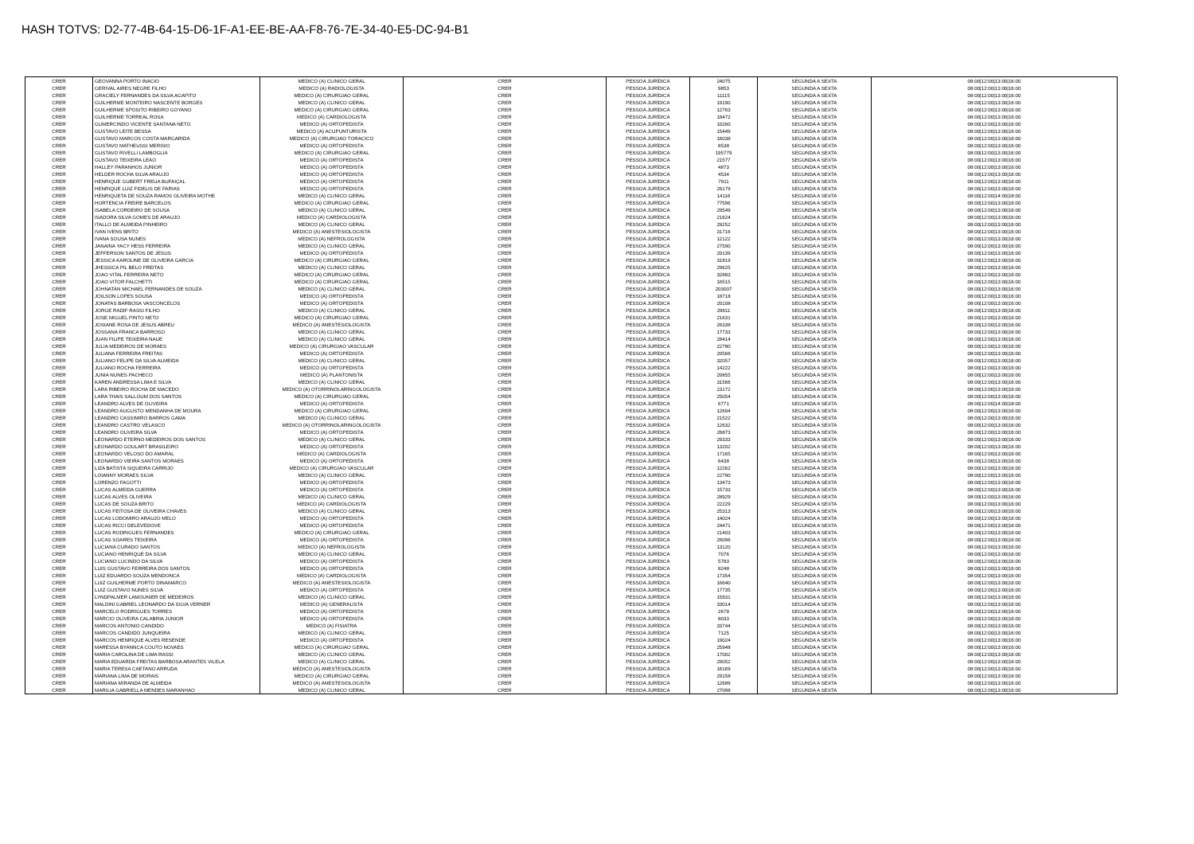HASH TOTVS: D2-77-4B-64-15-D6-1F-A1-EE-BE-AA-F8-76-7E-34-40-E5-DC-94-B1
| CRER | GEOVANNA PORTO INACIO | MEDICO (A) CLINICO GERAL | CRER | PESSOA JURÍDICA | 24075 | SEGUNDA A SEXTA | 08:00/12:00/13:00/16:00 |
| CRER | GERIVAL AIRES NEGRE FILHO | MEDICO (A) RADIOLOGISTA | CRER | PESSOA JURÍDICA | 9853 | SEGUNDA A SEXTA | 08:00/12:00/13:00/16:00 |
| CRER | GRACIELY FERNANDES DA SILVA AGAPITO | MEDICO (A) CIRURGIAO GERAL | CRER | PESSOA JURÍDICA | 11115 | SEGUNDA A SEXTA | 08:00/12:00/13:00/16:00 |
| CRER | GUILHERME MONTEIRO NASCENTE BORGES | MEDICO (A) CLINICO GERAL | CRER | PESSOA JURÍDICA | 19190 | SEGUNDA A SEXTA | 08:00/12:00/13:00/16:00 |
| CRER | GUILHERME SPOSITO RIBEIRO GOYANO | MEDICO (A) CIRURGIAO GERAL | CRER | PESSOA JURÍDICA | 12763 | SEGUNDA A SEXTA | 08:00/12:00/13:00/16:00 |
| CRER | GUILHERME TORREAL ROSA | MEDICO (A) CARDIOLOGISTA | CRER | PESSOA JURÍDICA | 18472 | SEGUNDA A SEXTA | 08:00/12:00/13:00/16:00 |
| CRER | GUMERCINDO VICENTE SANTANA NETO | MEDICO (A) ORTOPEDISTA | CRER | PESSOA JURÍDICA | 10260 | SEGUNDA A SEXTA | 08:00/12:00/13:00/16:00 |
| CRER | GUSTAVO LEITE BESSA | MEDICO (A) ACUPUNTURISTA | CRER | PESSOA JURÍDICA | 15449 | SEGUNDA A SEXTA | 08:00/12:00/13:00/16:00 |
| CRER | GUSTAVO MARCOS COSTA MARGARIDA | MEDICO (A) CIRURGIAO TORACICO | CRER | PESSOA JURÍDICA | 16038 | SEGUNDA A SEXTA | 08:00/12:00/13:00/16:00 |
| CRER | GUSTAVO MATHEUSSI MERISIO | MEDICO (A) ORTOPEDISTA | CRER | PESSOA JURÍDICA | 8538 | SEGUNDA A SEXTA | 08:00/12:00/13:00/16:00 |
| CRER | GUSTAVO RIVELLI LAMBOGLIA | MEDICO (A) CIRURGIAO GERAL | CRER | PESSOA JURÍDICA | 195779 | SEGUNDA A SEXTA | 08:00/12:00/13:00/16:00 |
| CRER | GUSTAVO TEIXEIRA LEAO | MEDICO (A) ORTOPEDISTA | CRER | PESSOA JURÍDICA | 21577 | SEGUNDA A SEXTA | 08:00/12:00/13:00/16:00 |
| CRER | HALLEY PARANHOS JUNIOR | MEDICO (A) ORTOPEDISTA | CRER | PESSOA JURÍDICA | 4873 | SEGUNDA A SEXTA | 08:00/12:00/13:00/16:00 |
| CRER | HELDER ROCHA SILVA ARAUJO | MEDICO (A) ORTOPEDISTA | CRER | PESSOA JURÍDICA | 4534 | SEGUNDA A SEXTA | 08:00/12:00/13:00/16:00 |
| CRER | HENRIQUE GUBERT FREUA BUFAIÇAL | MEDICO (A) ORTOPEDISTA | CRER | PESSOA JURÍDICA | 7911 | SEGUNDA A SEXTA | 08:00/12:00/13:00/16:00 |
| CRER | HENRIQUE LUIZ FIDELIS DE FARIAS | MEDICO (A) ORTOPEDISTA | CRER | PESSOA JURÍDICA | 26179 | SEGUNDA A SEXTA | 08:00/12:00/13:00/16:00 |
| CRER | HENRIQUETA DE SOUZA RAMOS OLIVEIRA MOTHE | MEDICO (A) CLINICO GERAL | CRER | PESSOA JURÍDICA | 14116 | SEGUNDA A SEXTA | 08:00/12:00/14:00/18:00 |
| CRER | HORTENCIA FREIRE BARCELOS | MEDICO (A) CIRURGIAO GERAL | CRER | PESSOA JURÍDICA | 77596 | SEGUNDA A SEXTA | 08:00/12:00/13:00/16:00 |
| CRER | ISABELA CORDEIRO DE SOUSA | MEDICO (A) CLINICO GERAL | CRER | PESSOA JURÍDICA | 29549 | SEGUNDA A SEXTA | 08:00/12:00/13:00/16:00 |
| CRER | ISADORA SILVA GOMES DE ARAUJO | MEDICO (A) CARDIOLOGISTA | CRER | PESSOA JURÍDICA | 21624 | SEGUNDA A SEXTA | 08:00/12:00/13:00/16:00 |
| CRER | ITALLO DE ALMEIDA PINHEIRO | MEDICO (A) CLINICO GERAL | CRER | PESSOA JURÍDICA | 28252 | SEGUNDA A SEXTA | 08:00/12:00/13:00/16:00 |
| CRER | IVAN IVENS BRITO | MEDICO (A) ANESTESIOLOGISTA | CRER | PESSOA JURÍDICA | 31716 | SEGUNDA A SEXTA | 08:00/12:00/13:00/16:00 |
| CRER | IVANA SOUSA NUNES | MEDICO (A) NEFROLOGISTA | CRER | PESSOA JURÍDICA | 12122 | SEGUNDA A SEXTA | 08:00/12:00/13:00/16:00 |
| CRER | JANAINA YACY HESS FERREIRA | MEDICO (A) CLINICO GERAL | CRER | PESSOA JURÍDICA | 27590 | SEGUNDA A SEXTA | 08:00/12:00/13:00/16:00 |
| CRER | JEFFERSON SANTOS DE JESUS | MEDICO (A) ORTOPEDISTA | CRER | PESSOA JURÍDICA | 20139 | SEGUNDA A SEXTA | 08:00/12:00/13:00/16:00 |
| CRER | JESSICA KAROLINE DE OLIVEIRA GARCIA | MEDICO (A) CIRURGIAO GERAL | CRER | PESSOA JURÍDICA | 31819 | SEGUNDA A SEXTA | 08:00/12:00/13:00/16:00 |
| CRER | JHESSICA PIL BELO FREITAS | MEDICO (A) CLINICO GERAL | CRER | PESSOA JURÍDICA | 29625 | SEGUNDA A SEXTA | 08:00/12:00/13:00/16:00 |
| CRER | JOAO VITAL FERREIRA NETO | MEDICO (A) CIRURGIAO GERAL | CRER | PESSOA JURÍDICA | 32883 | SEGUNDA A SEXTA | 08:00/12:00/13:00/16:00 |
| CRER | JOAO VITOR FALCHETTI | MEDICO (A) CIRURGIAO GERAL | CRER | PESSOA JURÍDICA | 16515 | SEGUNDA A SEXTA | 08:00/12:00/13:00/16:00 |
| CRER | JOHNATAN MICHAEL FERNANDES DE SOUZA | MEDICO (A) CLINICO GERAL | CRER | PESSOA JURÍDICA | 203007 | SEGUNDA A SEXTA | 08:00/12:00/13:00/16:00 |
| CRER | JOILSON LOPES SOUSA | MEDICO (A) ORTOPEDISTA | CRER | PESSOA JURÍDICA | 18718 | SEGUNDA A SEXTA | 08:00/12:00/13:00/16:00 |
| CRER | JONATAS BARBOSA VASCONCELOS | MEDICO (A) ORTOPEDISTA | CRER | PESSOA JURÍDICA | 20108 | SEGUNDA A SEXTA | 08:00/12:00/13:00/16:00 |
| CRER | JORGE RADIF RASSI FILHO | MEDICO (A) CLINICO GERAL | CRER | PESSOA JURÍDICA | 29611 | SEGUNDA A SEXTA | 08:00/12:00/13:00/16:00 |
| CRER | JOSE MIGUEL PINTO NETO | MEDICO (A) CIRURGIAO GERAL | CRER | PESSOA JURÍDICA | 21631 | SEGUNDA A SEXTA | 08:00/12:00/13:00/16:00 |
| CRER | JOSIANE ROSA DE JESUS ABREU | MEDICO (A) ANESTESIOLOGISTA | CRER | PESSOA JURÍDICA | 26338 | SEGUNDA A SEXTA | 08:00/12:00/13:00/16:00 |
| CRER | JOSSANA FRANCA BARROSO | MEDICO (A) CLINICO GERAL | CRER | PESSOA JURÍDICA | 17733 | SEGUNDA A SEXTA | 08:00/12:00/13:00/16:00 |
| CRER | JUAN FILIPE TEIXEIRA NAUE | MEDICO (A) CLINICO GERAL | CRER | PESSOA JURÍDICA | 28414 | SEGUNDA A SEXTA | 08:00/12:00/13:00/16:00 |
| CRER | JULIA MEDEIROS DE MORAES | MEDICO (A) CIRURGIAO VASCULAR | CRER | PESSOA JURÍDICA | 22780 | SEGUNDA A SEXTA | 08:00/12:00/13:00/16:00 |
| CRER | JULIANA FERREIRA FREITAS | MEDICO (A) ORTOPEDISTA | CRER | PESSOA JURÍDICA | 20566 | SEGUNDA A SEXTA | 08:00/12:00/13:00/16:00 |
| CRER | JULIANO FELIPE DA SILVA ALMEIDA | MEDICO (A) CLINICO GERAL | CRER | PESSOA JURÍDICA | 32057 | SEGUNDA A SEXTA | 08:00/12:00/13:00/16:00 |
| CRER | JULIANO ROCHA FERREIRA | MEDICO (A) ORTOPEDISTA | CRER | PESSOA JURÍDICA | 14222 | SEGUNDA A SEXTA | 08:00/12:00/13:00/16:00 |
| CRER | JUNIA NUNES PACHECO | MEDICO (A) PLANTONISTA | CRER | PESSOA JURÍDICA | 20855 | SEGUNDA A SEXTA | 08:00/12:00/13:00/16:00 |
| CRER | KAREN ANDRESSA LIMA E SILVA | MEDICO (A) CLINICO GERAL | CRER | PESSOA JURÍDICA | 31566 | SEGUNDA A SEXTA | 08:00/12:00/13:00/16:00 |
| CRER | LARA RIBEIRO ROCHA DE MACEDO | MEDICO (A) OTORRINOLARINGOLOGISTA | CRER | PESSOA JURÍDICA | 23172 | SEGUNDA A SEXTA | 08:00/12:00/13:00/16:00 |
| CRER | LARA THAIS SALLOUM DOS SANTOS | MEDICO (A) CIRURGIAO GERAL | CRER | PESSOA JURÍDICA | 25054 | SEGUNDA A SEXTA | 08:00/12:00/13:00/16:00 |
| CRER | LEANDRO ALVES DE OLIVEIRA | MEDICO (A) ORTOPEDISTA | CRER | PESSOA JURÍDICA | 6771 | SEGUNDA A SEXTA | 08:00/12:00/14:00/18:00 |
| CRER | LEANDRO AUGUSTO MENDANHA DE MOURA | MEDICO (A) CIRURGIAO GERAL | CRER | PESSOA JURÍDICA | 12604 | SEGUNDA A SEXTA | 08:00/12:00/13:00/16:00 |
| CRER | LEANDRO CASSIMIRO BARROS GAMA | MEDICO (A) CLINICO GERAL | CRER | PESSOA JURÍDICA | 21522 | SEGUNDA A SEXTA | 08:00/12:00/13:00/16:00 |
| CRER | LEANDRO CASTRO VELASCO | MEDICO (A) OTORRINOLARINGOLOGISTA | CRER | PESSOA JURÍDICA | 12632 | SEGUNDA A SEXTA | 08:00/12:00/13:00/16:00 |
| CRER | LEANDRO OLIVEIRA SILVA | MEDICO (A) ORTOPEDISTA | CRER | PESSOA JURÍDICA | 26873 | SEGUNDA A SEXTA | 08:00/12:00/13:00/16:00 |
| CRER | LEONARDO ETERNO MEDEIROS DOS SANTOS | MEDICO (A) CLINICO GERAL | CRER | PESSOA JURÍDICA | 29333 | SEGUNDA A SEXTA | 08:00/12:00/13:00/16:00 |
| CRER | LEONARDO GOULART BRASILEIRO | MEDICO (A) ORTOPEDISTA | CRER | PESSOA JURÍDICA | 13202 | SEGUNDA A SEXTA | 08:00/12:00/13:00/16:00 |
| CRER | LEONARDO VELOSO DO AMARAL | MEDICO (A) CARDIOLOGISTA | CRER | PESSOA JURÍDICA | 17165 | SEGUNDA A SEXTA | 08:00/12:00/13:00/16:00 |
| CRER | LEONARDO VIEIRA SANTOS MORAES | MEDICO (A) ORTOPEDISTA | CRER | PESSOA JURÍDICA | 6438 | SEGUNDA A SEXTA | 08:00/12:00/13:00/16:00 |
| CRER | LIZA BATISTA SIQUEIRA CARRIJO | MEDICO (A) CIRURGIAO VASCULAR | CRER | PESSOA JURÍDICA | 12262 | SEGUNDA A SEXTA | 08:00/12:00/13:00/16:00 |
| CRER | LOIANNY MORAES SILVA | MEDICO (A) CLINICO GERAL | CRER | PESSOA JURÍDICA | 22790 | SEGUNDA A SEXTA | 08:00/12:00/13:00/16:00 |
| CRER | LORENZO FAGOTTI | MEDICO (A) ORTOPEDISTA | CRER | PESSOA JURÍDICA | 13473 | SEGUNDA A SEXTA | 08:00/12:00/13:00/16:00 |
| CRER | LUCAS ALMEIDA GUERRA | MEDICO (A) ORTOPEDISTA | CRER | PESSOA JURÍDICA | 15733 | SEGUNDA A SEXTA | 08:00/12:00/13:00/16:00 |
| CRER | LUCAS ALVES OLIVEIRA | MEDICO (A) CLINICO GERAL | CRER | PESSOA JURÍDICA | 28929 | SEGUNDA A SEXTA | 08:00/12:00/13:00/16:00 |
| CRER | LUCAS DE SOUZA BRITO | MEDICO (A) CARDIOLOGISTA | CRER | PESSOA JURÍDICA | 22229 | SEGUNDA A SEXTA | 08:00/12:00/13:00/16:00 |
| CRER | LUCAS FEITOSA DE OLIVEIRA CHAVES | MEDICO (A) CLINICO GERAL | CRER | PESSOA JURÍDICA | 25313 | SEGUNDA A SEXTA | 08:00/12:00/13:00/16:00 |
| CRER | LUCAS LODOMIRO ARAUJO MELO | MEDICO (A) ORTOPEDISTA | CRER | PESSOA JURÍDICA | 14024 | SEGUNDA A SEXTA | 08:00/12:00/13:00/16:00 |
| CRER | LUCAS RICCI DELEVEDOVE | MEDICO (A) ORTOPEDISTA | CRER | PESSOA JURÍDICA | 24471 | SEGUNDA A SEXTA | 08:00/12:00/13:00/16:00 |
| CRER | LUCAS RODRIGUES FERNANDES | MEDICO (A) CIRURGIAO GERAL | CRER | PESSOA JURÍDICA | 21403 | SEGUNDA A SEXTA | 08:00/12:00/13:00/16:00 |
| CRER | LUCAS SOARES TEIXEIRA | MEDICO (A) ORTOPEDISTA | CRER | PESSOA JURÍDICA | 26096 | SEGUNDA A SEXTA | 08:00/12:00/13:00/16:00 |
| CRER | LUCIANA CURADO SANTOS | MEDICO (A) NEFROLOGISTA | CRER | PESSOA JURÍDICA | 13120 | SEGUNDA A SEXTA | 08:00/12:00/13:00/16:00 |
| CRER | LUCIANO HENRIQUE DA SILVA | MEDICO (A) CLINICO GERAL | CRER | PESSOA JURÍDICA | 7076 | SEGUNDA A SEXTA | 08:00/12:00/13:00/16:00 |
| CRER | LUCIANO LUCINDO DA SILVA | MEDICO (A) ORTOPEDISTA | CRER | PESSOA JURÍDICA | 5783 | SEGUNDA A SEXTA | 08:00/12:00/13:00/16:00 |
| CRER | LUIS GUSTAVO FERREIRA DOS SANTOS | MEDICO (A) ORTOPEDISTA | CRER | PESSOA JURÍDICA | 8248 | SEGUNDA A SEXTA | 08:00/12:00/13:00/16:00 |
| CRER | LUIZ EDUARDO SOUZA MENDONCA | MEDICO (A) CARDIOLOGISTA | CRER | PESSOA JURÍDICA | 17354 | SEGUNDA A SEXTA | 08:00/12:00/13:00/16:00 |
| CRER | LUIZ GUILHERME PORTO DINAMARCO | MEDICO (A) ANESTESIOLOGISTA | CRER | PESSOA JURÍDICA | 16640 | SEGUNDA A SEXTA | 08:00/12:00/13:00/16:00 |
| CRER | LUIZ GUSTAVO NUNES SILVA | MEDICO (A) ORTOPEDISTA | CRER | PESSOA JURÍDICA | 17735 | SEGUNDA A SEXTA | 08:00/12:00/13:00/16:00 |
| CRER | LYNDPALMER LAMOUNIER DE MEDEIROS | MEDICO (A) CLINICO GERAL | CRER | PESSOA JURÍDICA | 15931 | SEGUNDA A SEXTA | 08:00/12:00/13:00/16:00 |
| CRER | MALDINI GABRIEL LEONARDO DA SILVA VERNER | MEDICO (A) GENERALISTA | CRER | PESSOA JURÍDICA | 33014 | SEGUNDA A SEXTA | 08:00/12:00/13:00/16:00 |
| CRER | MARCELO RODRIGUES TORRES | MEDICO (A) ORTOPEDISTA | CRER | PESSOA JURÍDICA | 2679 | SEGUNDA A SEXTA | 08:00/12:00/13:00/16:00 |
| CRER | MARCIO OLIVEIRA CALABRIA JUNIOR | MEDICO (A) ORTOPEDISTA | CRER | PESSOA JURÍDICA | 8033 | SEGUNDA A SEXTA | 08:00/12:00/13:00/16:00 |
| CRER | MARCOS ANTONIO CANDIDO | MEDICO (A) FISIATRA | CRER | PESSOA JURÍDICA | 33744 | SEGUNDA A SEXTA | 08:00/12:00/13:00/16:00 |
| CRER | MARCOS CANDIDO JUNQUEIRA | MEDICO (A) CLINICO GERAL | CRER | PESSOA JURÍDICA | 7125 | SEGUNDA A SEXTA | 08:00/12:00/13:00/16:00 |
| CRER | MARCOS HENRIQUE ALVES RESENDE | MEDICO (A) ORTOPEDISTA | CRER | PESSOA JURÍDICA | 19024 | SEGUNDA A SEXTA | 08:00/12:00/13:00/16:00 |
| CRER | MARESSA BYANNCA COUTO NOVAES | MEDICO (A) CIRURGIAO GERAL | CRER | PESSOA JURÍDICA | 25948 | SEGUNDA A SEXTA | 08:00/12:00/13:00/16:00 |
| CRER | MARIA CAROLINA DE LIMA RASSI | MEDICO (A) CLINICO GERAL | CRER | PESSOA JURÍDICA | 17002 | SEGUNDA A SEXTA | 08:00/12:00/13:00/16:00 |
| CRER | MARIA EDUARDA FREITAS BARBOSA ARANTES VILELA | MEDICO (A) CLINICO GERAL | CRER | PESSOA JURÍDICA | 29052 | SEGUNDA A SEXTA | 08:00/12:00/13:00/16:00 |
| CRER | MARIA TERESA CAETANO ARRUDA | MEDICO (A) ANESTESIOLOGISTA | CRER | PESSOA JURÍDICA | 16169 | SEGUNDA A SEXTA | 08:00/12:00/13:00/16:00 |
| CRER | MARIANA LIMA DE MORAIS | MEDICO (A) CIRURGIAO GERAL | CRER | PESSOA JURÍDICA | 29158 | SEGUNDA A SEXTA | 08:00/12:00/13:00/16:00 |
| CRER | MARIANA MIRANDA DE ALMEIDA | MEDICO (A) ANESTESIOLOGISTA | CRER | PESSOA JURÍDICA | 12689 | SEGUNDA A SEXTA | 08:00/12:00/13:00/16:00 |
| CRER | MARILIA GABRIELLA MENDES MARANHAO | MEDICO (A) CLINICO GERAL | CRER | PESSOA JURÍDICA | 27098 | SEGUNDA A SEXTA | 08:00/12:00/13:00/16:00 |